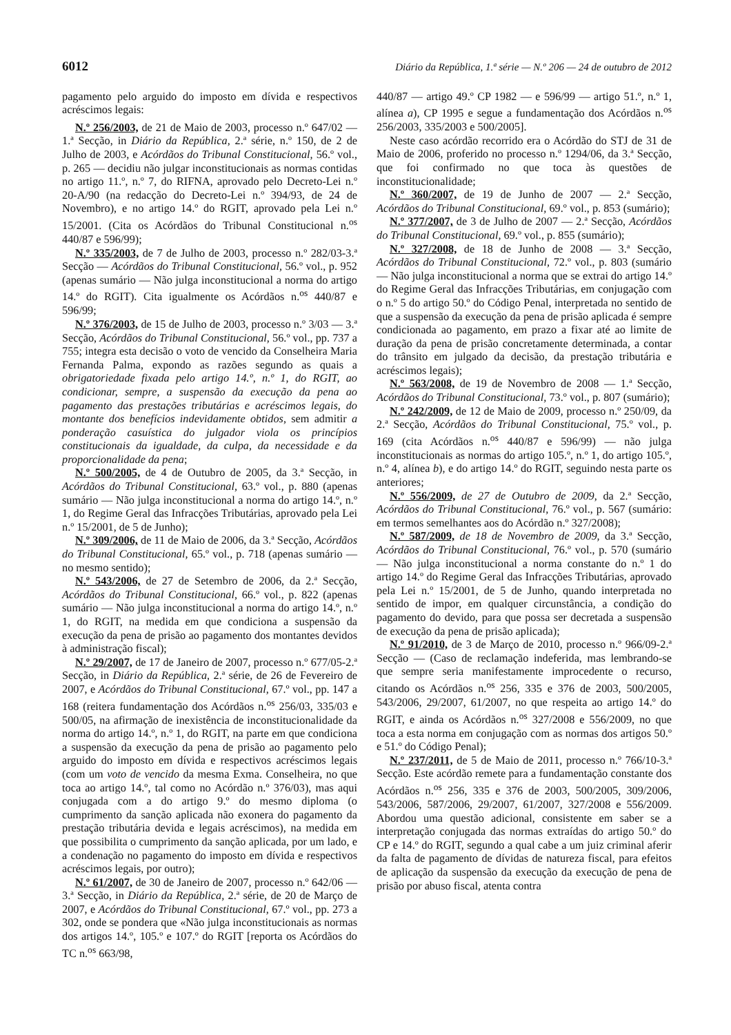6012 Diário da República, 1.ª série — N.º 206 — 24 de outubro de 2012
pagamento pelo arguido do imposto em dívida e respectivos acréscimos legais:
N.º 256/2003, de 21 de Maio de 2003, processo n.º 647/02 — 1.ª Secção, in Diário da República, 2.ª série, n.º 150, de 2 de Julho de 2003, e Acórdãos do Tribunal Constitucional, 56.º vol., p. 265 — decidiu não julgar inconstitucionais as normas contidas no artigo 11.º, n.º 7, do RIFNA, aprovado pelo Decreto-Lei n.º 20-A/90 (na redacção do Decreto-Lei n.º 394/93, de 24 de Novembro), e no artigo 14.º do RGIT, aprovado pela Lei n.º 15/2001. (Cita os Acórdãos do Tribunal Constitucional n.<sup>os</sup> 440/87 e 596/99);
N.º 335/2003, de 7 de Julho de 2003, processo n.º 282/03-3.ª Secção — Acórdãos do Tribunal Constitucional, 56.º vol., p. 952 (apenas sumário — Não julga inconstitucional a norma do artigo 14.º do RGIT). Cita igualmente os Acórdãos n.<sup>os</sup> 440/87 e 596/99;
N.º 376/2003, de 15 de Julho de 2003, processo n.º 3/03 — 3.ª Secção, Acórdãos do Tribunal Constitucional, 56.º vol., pp. 737 a 755; integra esta decisão o voto de vencido da Conselheira Maria Fernanda Palma, expondo as razões segundo as quais a obrigatoriedade fixada pelo artigo 14.º, n.º 1, do RGIT, ao condicionar, sempre, a suspensão da execução da pena ao pagamento das prestações tributárias e acréscimos legais, do montante dos benefícios indevidamente obtidos, sem admitir a ponderação casuística do julgador viola os princípios constitucionais da igualdade, da culpa, da necessidade e da proporcionalidade da pena;
N.º 500/2005, de 4 de Outubro de 2005, da 3.ª Secção, in Acórdãos do Tribunal Constitucional, 63.º vol., p. 880 (apenas sumário — Não julga inconstitucional a norma do artigo 14.º, n.º 1, do Regime Geral das Infracções Tributárias, aprovado pela Lei n.º 15/2001, de 5 de Junho);
N.º 309/2006, de 11 de Maio de 2006, da 3.ª Secção, Acórdãos do Tribunal Constitucional, 65.º vol., p. 718 (apenas sumário — no mesmo sentido);
N.º 543/2006, de 27 de Setembro de 2006, da 2.ª Secção, Acórdãos do Tribunal Constitucional, 66.º vol., p. 822 (apenas sumário — Não julga inconstitucional a norma do artigo 14.º, n.º 1, do RGIT, na medida em que condiciona a suspensão da execução da pena de prisão ao pagamento dos montantes devidos à administração fiscal);
N.º 29/2007, de 17 de Janeiro de 2007, processo n.º 677/05-2.ª Secção, in Diário da República, 2.ª série, de 26 de Fevereiro de 2007, e Acórdãos do Tribunal Constitucional, 67.º vol., pp. 147 a 168 (reitera fundamentação dos Acórdãos n.<sup>os</sup> 256/03, 335/03 e 500/05, na afirmação de inexistência de inconstitucionalidade da norma do artigo 14.º, n.º 1, do RGIT, na parte em que condiciona a suspensão da execução da pena de prisão ao pagamento pelo arguido do imposto em dívida e respectivos acréscimos legais (com um voto de vencido da mesma Exma. Conselheira, no que toca ao artigo 14.º, tal como no Acórdão n.º 376/03), mas aqui conjugada com a do artigo 9.º do mesmo diploma (o cumprimento da sanção aplicada não exonera do pagamento da prestação tributária devida e legais acréscimos), na medida em que possibilita o cumprimento da sanção aplicada, por um lado, e a condenação no pagamento do imposto em dívida e respectivos acréscimos legais, por outro);
N.º 61/2007, de 30 de Janeiro de 2007, processo n.º 642/06 — 3.ª Secção, in Diário da República, 2.ª série, de 20 de Março de 2007, e Acórdãos do Tribunal Constitucional, 67.º vol., pp. 273 a 302, onde se pondera que «Não julga inconstitucionais as normas dos artigos 14.º, 105.º e 107.º do RGIT [reporta os Acórdãos do TC n.<sup>os</sup> 663/98,
440/87 — artigo 49.º CP 1982 — e 596/99 — artigo 51.º, n.º 1, alínea a), CP 1995 e segue a fundamentação dos Acórdãos n.<sup>os</sup> 256/2003, 335/2003 e 500/2005].
Neste caso acórdão recorrido era o Acórdão do STJ de 31 de Maio de 2006, proferido no processo n.º 1294/06, da 3.ª Secção, que foi confirmado no que toca às questões de inconstitucionalidade;
N.º 360/2007, de 19 de Junho de 2007 — 2.ª Secção, Acórdãos do Tribunal Constitucional, 69.º vol., p. 853 (sumário);
N.º 377/2007, de 3 de Julho de 2007 — 2.ª Secção, Acórdãos do Tribunal Constitucional, 69.º vol., p. 855 (sumário);
N.º 327/2008, de 18 de Junho de 2008 — 3.ª Secção, Acórdãos do Tribunal Constitucional, 72.º vol., p. 803 (sumário — Não julga inconstitucional a norma que se extrai do artigo 14.º do Regime Geral das Infracções Tributárias, em conjugação com o n.º 5 do artigo 50.º do Código Penal, interpretada no sentido de que a suspensão da execução da pena de prisão aplicada é sempre condicionada ao pagamento, em prazo a fixar até ao limite de duração da pena de prisão concretamente determinada, a contar do trânsito em julgado da decisão, da prestação tributária e acréscimos legais);
N.º 563/2008, de 19 de Novembro de 2008 — 1.ª Secção, Acórdãos do Tribunal Constitucional, 73.º vol., p. 807 (sumário);
N.º 242/2009, de 12 de Maio de 2009, processo n.º 250/09, da 2.ª Secção, Acórdãos do Tribunal Constitucional, 75.º vol., p. 169 (cita Acórdãos n.<sup>os</sup> 440/87 e 596/99) — não julga inconstitucionais as normas do artigo 105.º, n.º 1, do artigo 105.º, n.º 4, alínea b), e do artigo 14.º do RGIT, seguindo nesta parte os anteriores;
N.º 556/2009, de 27 de Outubro de 2009, da 2.ª Secção, Acórdãos do Tribunal Constitucional, 76.º vol., p. 567 (sumário: em termos semelhantes aos do Acórdão n.º 327/2008);
N.º 587/2009, de 18 de Novembro de 2009, da 3.ª Secção, Acórdãos do Tribunal Constitucional, 76.º vol., p. 570 (sumário — Não julga inconstitucional a norma constante do n.º 1 do artigo 14.º do Regime Geral das Infracções Tributárias, aprovado pela Lei n.º 15/2001, de 5 de Junho, quando interpretada no sentido de impor, em qualquer circunstância, a condição do pagamento do devido, para que possa ser decretada a suspensão de execução da pena de prisão aplicada);
N.º 91/2010, de 3 de Março de 2010, processo n.º 966/09-2.ª Secção — (Caso de reclamação indeferida, mas lembrando-se que sempre seria manifestamente improcedente o recurso, citando os Acórdãos n.<sup>os</sup> 256, 335 e 376 de 2003, 500/2005, 543/2006, 29/2007, 61/2007, no que respeita ao artigo 14.º do RGIT, e ainda os Acórdãos n.<sup>os</sup> 327/2008 e 556/2009, no que toca a esta norma em conjugação com as normas dos artigos 50.º e 51.º do Código Penal);
N.º 237/2011, de 5 de Maio de 2011, processo n.º 766/10-3.ª Secção. Este acórdão remete para a fundamentação constante dos Acórdãos n.<sup>os</sup> 256, 335 e 376 de 2003, 500/2005, 309/2006, 543/2006, 587/2006, 29/2007, 61/2007, 327/2008 e 556/2009. Abordou uma questão adicional, consistente em saber se a interpretação conjugada das normas extraídas do artigo 50.º do CP e 14.º do RGIT, segundo a qual cabe a um juiz criminal aferir da falta de pagamento de dívidas de natureza fiscal, para efeitos de aplicação da suspensão da execução da execução de pena de prisão por abuso fiscal, atenta contra